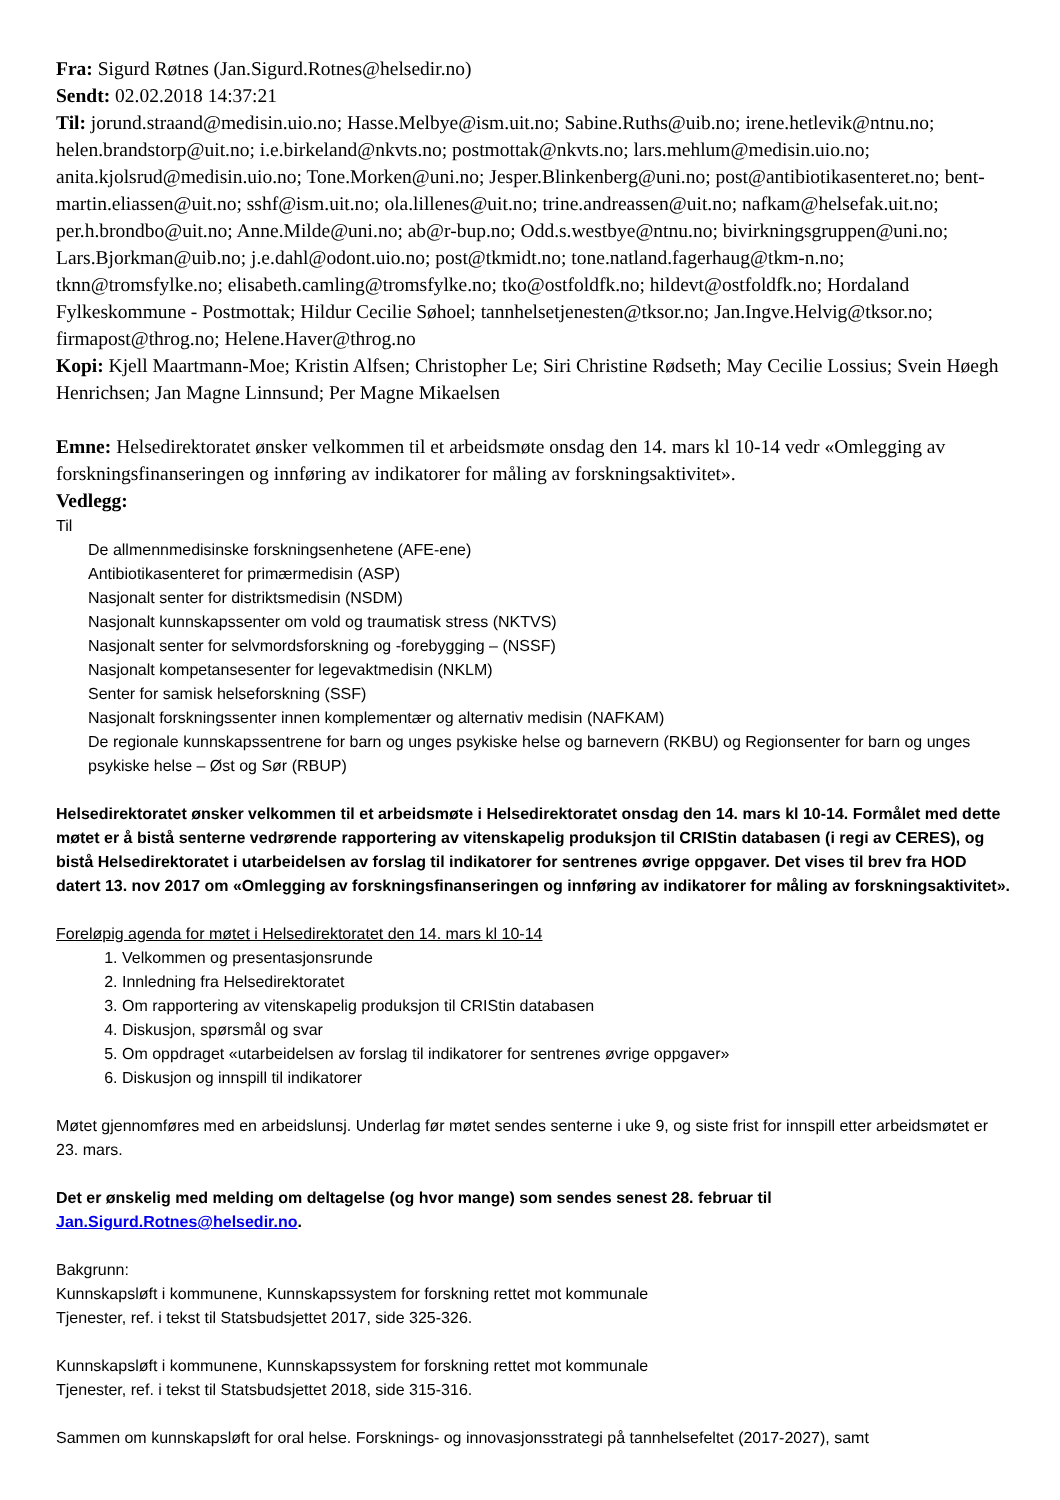Fra: Sigurd Røtnes (Jan.Sigurd.Rotnes@helsedir.no)
Sendt: 02.02.2018 14:37:21
Til: jorund.straand@medisin.uio.no; Hasse.Melbye@ism.uit.no; Sabine.Ruths@uib.no; irene.hetlevik@ntnu.no; helen.brandstorp@uit.no; i.e.birkeland@nkvts.no; postmottak@nkvts.no; lars.mehlum@medisin.uio.no; anita.kjolsrud@medisin.uio.no; Tone.Morken@uni.no; Jesper.Blinkenberg@uni.no; post@antibiotikasenteret.no; bent-martin.eliassen@uit.no; sshf@ism.uit.no; ola.lillenes@uit.no; trine.andreassen@uit.no; nafkam@helsefak.uit.no; per.h.brondbo@uit.no; Anne.Milde@uni.no; ab@r-bup.no; Odd.s.westbye@ntnu.no; bivirkningsgruppen@uni.no; Lars.Bjorkman@uib.no; j.e.dahl@odont.uio.no; post@tkmidt.no; tone.natland.fagerhaug@tkm-n.no; tknn@tromsfylke.no; elisabeth.camling@tromsfylke.no; tko@ostfoldfk.no; hildevt@ostfoldfk.no; Hordaland Fylkeskommune - Postmottak; Hildur Cecilie Søhoel; tannhelsetjenesten@tksor.no; Jan.Ingve.Helvig@tksor.no; firmapost@throg.no; Helene.Haver@throg.no
Kopi: Kjell Maartmann-Moe; Kristin Alfsen; Christopher Le; Siri Christine Rødseth; May Cecilie Lossius; Svein Høegh Henrichsen; Jan Magne Linnsund; Per Magne Mikaelsen
Emne: Helsedirektoratet ønsker velkommen til et arbeidsmøte onsdag den 14. mars kl 10-14 vedr «Omlegging av forskningsfinanseringen og innføring av indikatorer for måling av forskningsaktivitet».
Vedlegg:
Til
De allmennmedisinske forskningsenhetene (AFE-ene)
Antibiotikasenteret for primærmedisin (ASP)
Nasjonalt senter for distriktsmedisin (NSDM)
Nasjonalt kunnskapssenter om vold og traumatisk stress (NKTVS)
Nasjonalt senter for selvmordsforskning og -forebygging – (NSSF)
Nasjonalt kompetansesenter for legevaktmedisin (NKLM)
Senter for samisk helseforskning (SSF)
Nasjonalt forskningssenter innen komplementær og alternativ medisin (NAFKAM)
De regionale kunnskapssentrene for barn og unges psykiske helse og barnevern (RKBU) og Regionsenter for barn og unges psykiske helse – Øst og Sør (RBUP)
Helsedirektoratet ønsker velkommen til et arbeidsmøte i Helsedirektoratet onsdag den 14. mars kl 10-14. Formålet med dette møtet er å bistå senterne vedrørende rapportering av vitenskapelig produksjon til CRIStin databasen (i regi av CERES), og bistå Helsedirektoratet i utarbeidelsen av forslag til indikatorer for sentrenes øvrige oppgaver. Det vises til brev fra HOD datert 13. nov 2017 om «Omlegging av forskningsfinanseringen og innføring av indikatorer for måling av forskningsaktivitet».
Foreløpig agenda for møtet i Helsedirektoratet den 14. mars kl 10-14
1. Velkommen og presentasjonsrunde
2. Innledning fra Helsedirektoratet
3. Om rapportering av vitenskapelig produksjon til CRIStin databasen
4. Diskusjon, spørsmål og svar
5. Om oppdraget «utarbeidelsen av forslag til indikatorer for sentrenes øvrige oppgaver»
6. Diskusjon og innspill til indikatorer
Møtet gjennomføres med en arbeidslunsj. Underlag før møtet sendes senterne i uke 9, og siste frist for innspill etter arbeidsmøtet er 23. mars.
Det er ønskelig med melding om deltagelse (og hvor mange) som sendes senest 28. februar til Jan.Sigurd.Rotnes@helsedir.no.
Bakgrunn:
Kunnskapsløft i kommunene, Kunnskapssystem for forskning rettet mot kommunale
Tjenester, ref. i tekst til Statsbudsjettet 2017, side 325-326.
Kunnskapsløft i kommunene, Kunnskapssystem for forskning rettet mot kommunale
Tjenester, ref. i tekst til Statsbudsjettet 2018, side 315-316.
Sammen om kunnskapsløft for oral helse. Forsknings- og innovasjonsstrategi på tannhelsefeltet (2017-2027), samt